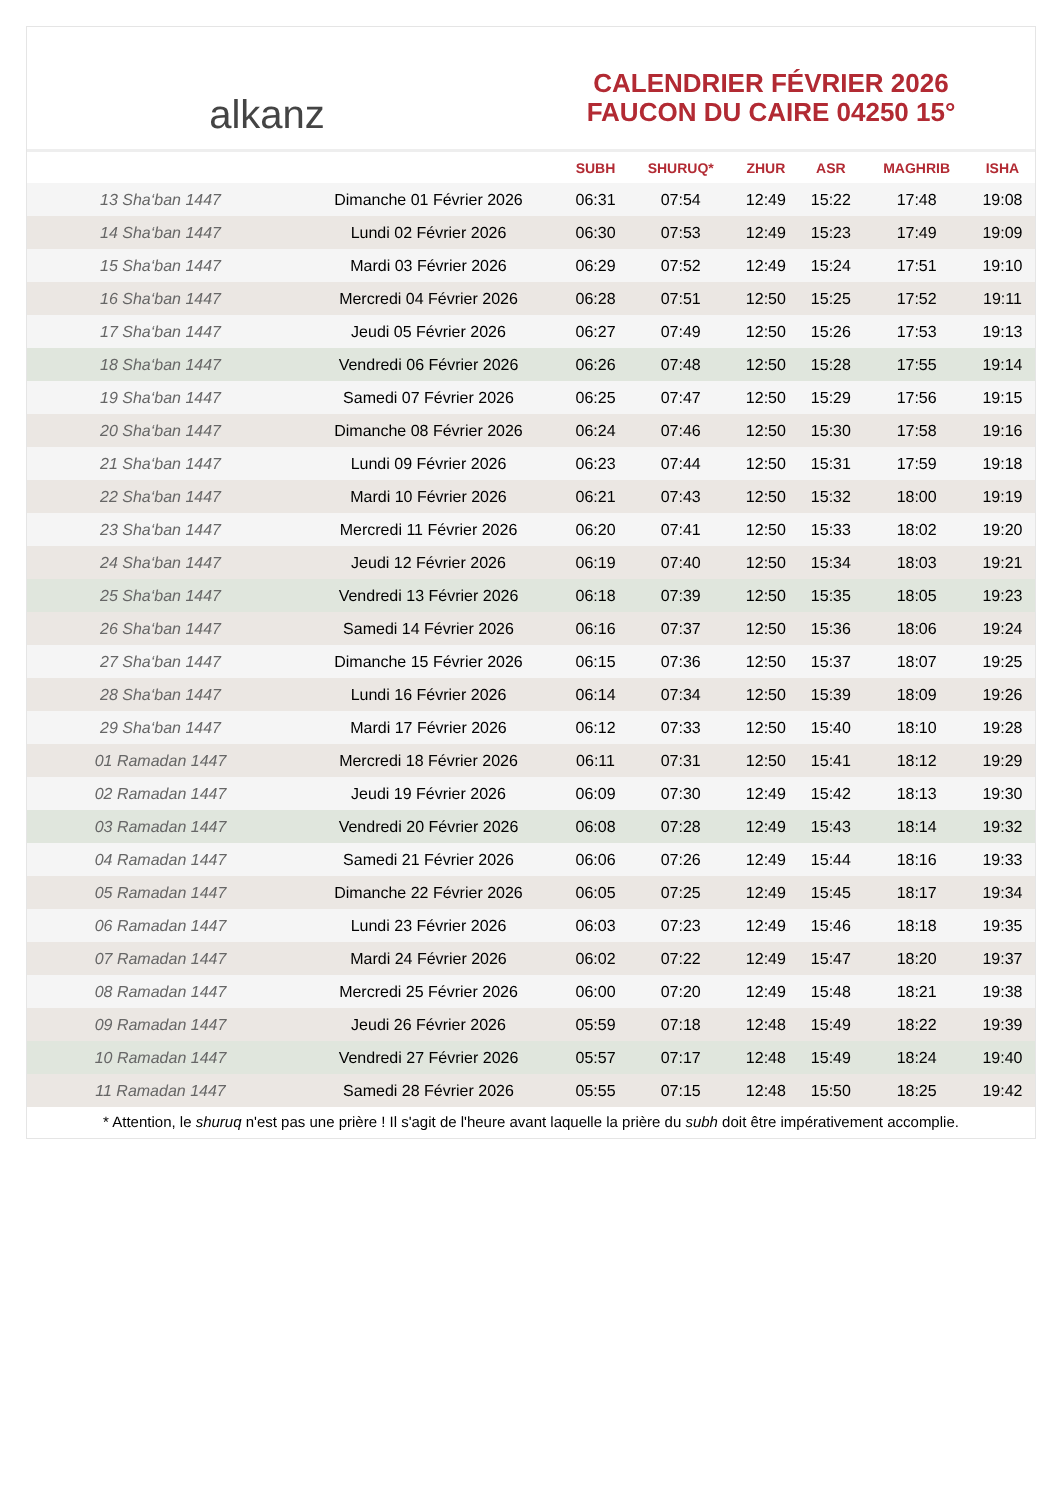alkanz
CALENDRIER FÉVRIER 2026
FAUCON DU CAIRE 04250 15°
| | | SUBH | SHURUQ* | ZHUR | ASR | MAGHRIB | ISHA |
| --- | --- | --- | --- | --- | --- | --- | --- |
| 13 Sha‘ban 1447 | Dimanche 01 Février 2026 | 06:31 | 07:54 | 12:49 | 15:22 | 17:48 | 19:08 |
| 14 Sha‘ban 1447 | Lundi 02 Février 2026 | 06:30 | 07:53 | 12:49 | 15:23 | 17:49 | 19:09 |
| 15 Sha‘ban 1447 | Mardi 03 Février 2026 | 06:29 | 07:52 | 12:49 | 15:24 | 17:51 | 19:10 |
| 16 Sha‘ban 1447 | Mercredi 04 Février 2026 | 06:28 | 07:51 | 12:50 | 15:25 | 17:52 | 19:11 |
| 17 Sha‘ban 1447 | Jeudi 05 Février 2026 | 06:27 | 07:49 | 12:50 | 15:26 | 17:53 | 19:13 |
| 18 Sha‘ban 1447 | Vendredi 06 Février 2026 | 06:26 | 07:48 | 12:50 | 15:28 | 17:55 | 19:14 |
| 19 Sha‘ban 1447 | Samedi 07 Février 2026 | 06:25 | 07:47 | 12:50 | 15:29 | 17:56 | 19:15 |
| 20 Sha‘ban 1447 | Dimanche 08 Février 2026 | 06:24 | 07:46 | 12:50 | 15:30 | 17:58 | 19:16 |
| 21 Sha‘ban 1447 | Lundi 09 Février 2026 | 06:23 | 07:44 | 12:50 | 15:31 | 17:59 | 19:18 |
| 22 Sha‘ban 1447 | Mardi 10 Février 2026 | 06:21 | 07:43 | 12:50 | 15:32 | 18:00 | 19:19 |
| 23 Sha‘ban 1447 | Mercredi 11 Février 2026 | 06:20 | 07:41 | 12:50 | 15:33 | 18:02 | 19:20 |
| 24 Sha‘ban 1447 | Jeudi 12 Février 2026 | 06:19 | 07:40 | 12:50 | 15:34 | 18:03 | 19:21 |
| 25 Sha‘ban 1447 | Vendredi 13 Février 2026 | 06:18 | 07:39 | 12:50 | 15:35 | 18:05 | 19:23 |
| 26 Sha‘ban 1447 | Samedi 14 Février 2026 | 06:16 | 07:37 | 12:50 | 15:36 | 18:06 | 19:24 |
| 27 Sha‘ban 1447 | Dimanche 15 Février 2026 | 06:15 | 07:36 | 12:50 | 15:37 | 18:07 | 19:25 |
| 28 Sha‘ban 1447 | Lundi 16 Février 2026 | 06:14 | 07:34 | 12:50 | 15:39 | 18:09 | 19:26 |
| 29 Sha‘ban 1447 | Mardi 17 Février 2026 | 06:12 | 07:33 | 12:50 | 15:40 | 18:10 | 19:28 |
| 01 Ramadan 1447 | Mercredi 18 Février 2026 | 06:11 | 07:31 | 12:50 | 15:41 | 18:12 | 19:29 |
| 02 Ramadan 1447 | Jeudi 19 Février 2026 | 06:09 | 07:30 | 12:49 | 15:42 | 18:13 | 19:30 |
| 03 Ramadan 1447 | Vendredi 20 Février 2026 | 06:08 | 07:28 | 12:49 | 15:43 | 18:14 | 19:32 |
| 04 Ramadan 1447 | Samedi 21 Février 2026 | 06:06 | 07:26 | 12:49 | 15:44 | 18:16 | 19:33 |
| 05 Ramadan 1447 | Dimanche 22 Février 2026 | 06:05 | 07:25 | 12:49 | 15:45 | 18:17 | 19:34 |
| 06 Ramadan 1447 | Lundi 23 Février 2026 | 06:03 | 07:23 | 12:49 | 15:46 | 18:18 | 19:35 |
| 07 Ramadan 1447 | Mardi 24 Février 2026 | 06:02 | 07:22 | 12:49 | 15:47 | 18:20 | 19:37 |
| 08 Ramadan 1447 | Mercredi 25 Février 2026 | 06:00 | 07:20 | 12:49 | 15:48 | 18:21 | 19:38 |
| 09 Ramadan 1447 | Jeudi 26 Février 2026 | 05:59 | 07:18 | 12:48 | 15:49 | 18:22 | 19:39 |
| 10 Ramadan 1447 | Vendredi 27 Février 2026 | 05:57 | 07:17 | 12:48 | 15:49 | 18:24 | 19:40 |
| 11 Ramadan 1447 | Samedi 28 Février 2026 | 05:55 | 07:15 | 12:48 | 15:50 | 18:25 | 19:42 |
* Attention, le shuruq n'est pas une prière ! Il s'agit de l'heure avant laquelle la prière du subh doit être impérativement accomplie.